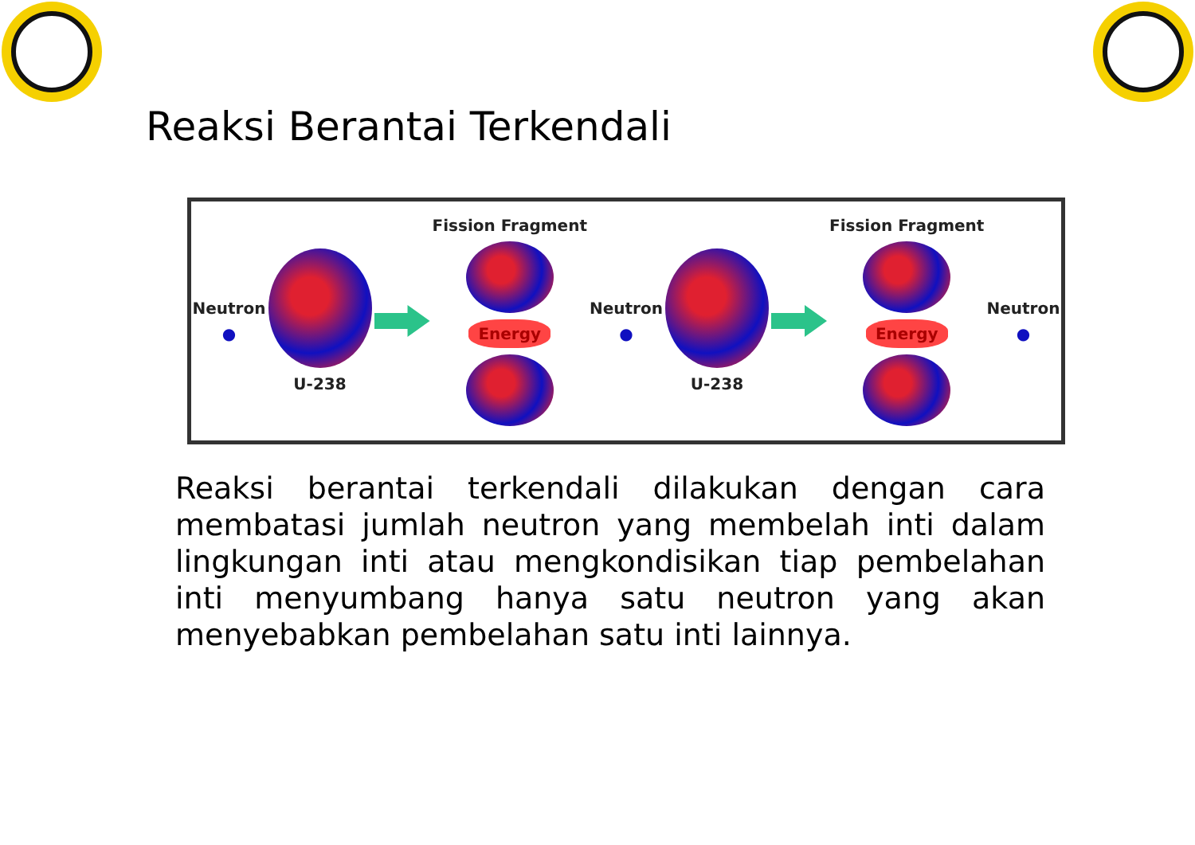Reaksi Berantai Terkendali
Neutron
●
U-238
Fission Fragment
Energy
Neutron
●
U-238
Fission Fragment
Energy
Neutron
●
Reaksi berantai terkendali dilakukan dengan cara membatasi jumlah neutron yang membelah inti dalam lingkungan inti atau mengkondisikan tiap pembelahan inti menyumbang hanya satu neutron yang akan menyebabkan pembelahan satu inti lainnya.